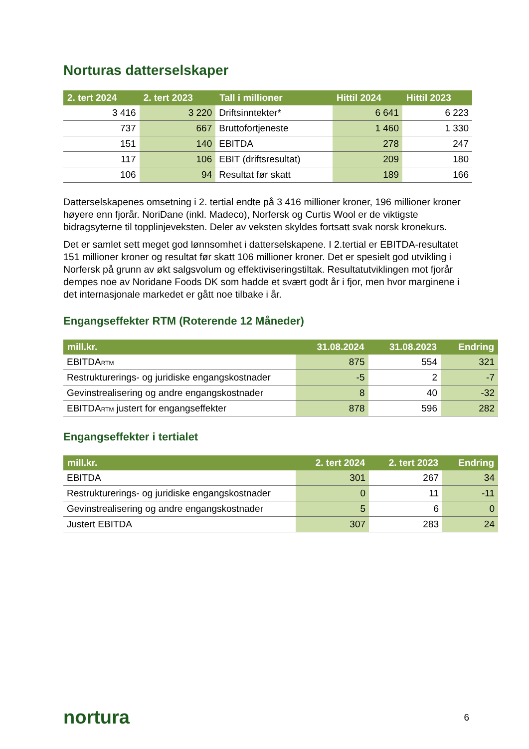Norturas datterselskaper
| 2. tert 2024 | 2. tert 2023 | Tall i millioner | Hittil 2024 | Hittil 2023 |
| --- | --- | --- | --- | --- |
| 3 416 | 3 220 | Driftsinntekter* | 6 641 | 6 223 |
| 737 | 667 | Bruttofortjeneste | 1 460 | 1 330 |
| 151 | 140 | EBITDA | 278 | 247 |
| 117 | 106 | EBIT (driftsresultat) | 209 | 180 |
| 106 | 94 | Resultat før skatt | 189 | 166 |
Datterselskapenes omsetning i 2. tertial endte på 3 416 millioner kroner, 196 millioner kroner høyere enn fjorår. NoriDane (inkl. Madeco), Norfersk og Curtis Wool er de viktigste bidragsyterne til topplinjeveksten. Deler av veksten skyldes fortsatt svak norsk kronekurs.
Det er samlet sett meget god lønnsomhet i datterselskapene. I 2.tertial er EBITDA-resultatet 151 millioner kroner og resultat før skatt 106 millioner kroner. Det er spesielt god utvikling i Norfersk på grunn av økt salgsvolum og effektiviseringstiltak. Resultatutviklingen mot fjorår dempes noe av Noridane Foods DK som hadde et svært godt år i fjor, men hvor marginene i det internasjonale markedet er gått noe tilbake i år.
Engangseffekter RTM (Roterende 12 Måneder)
| mill.kr. | 31.08.2024 | 31.08.2023 | Endring |
| --- | --- | --- | --- |
| EBITDA<sub>RTM</sub> | 875 | 554 | 321 |
| Restrukturerings- og juridiske engangskostnader | -5 | 2 | -7 |
| Gevinstrealisering og andre engangskostnader | 8 | 40 | -32 |
| EBITDA<sub>RTM</sub> justert for engangseffekter | 878 | 596 | 282 |
Engangseffekter i tertialet
| mill.kr. | 2. tert 2024 | 2. tert 2023 | Endring |
| --- | --- | --- | --- |
| EBITDA | 301 | 267 | 34 |
| Restrukturerings- og juridiske engangskostnader | 0 | 11 | -11 |
| Gevinstrealisering og andre engangskostnader | 5 | 6 | 0 |
| Justert EBITDA | 307 | 283 | 24 |
nortura 6